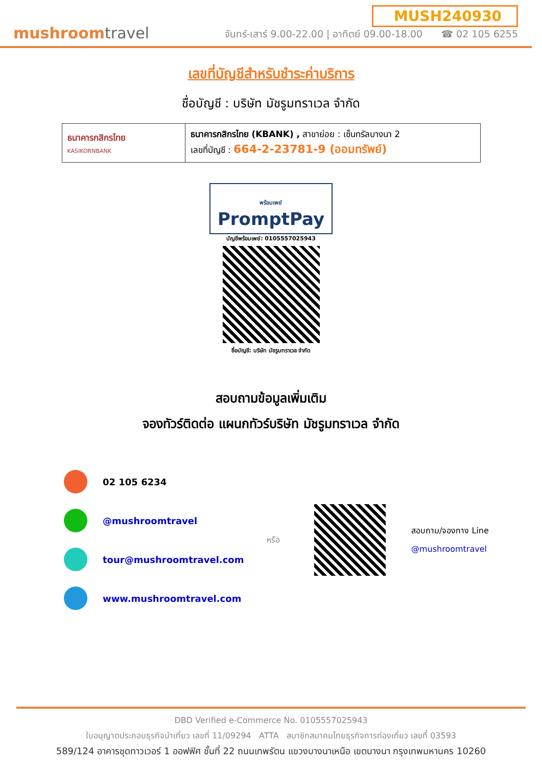mushroomtravel
MUSH240930
จันทร์-เสาร์ 9.00-22.00 | อาทิตย์ 09.00-18.00 ☎ 02 105 6255
เลขที่บัญชีสำหรับชำระค่าบริการ
ชื่อบัญชี : บริษัท มัชรูมทราเวล จำกัด
| ธนาคารกสิกรไทย KASIKORNBANK | ธนาคารกสิกรไทย (KBANK) , สาขาย่อย : เซ็นทรัลบางนา 2 เลขที่บัญชี : 664-2-23781-9 (ออมทรัพย์) |
พร้อมเพย์
PromptPay
บัญชีพร้อมเพย์: 0105557025943
ชื่อบัญชี: บริษัท มัชรูมทราเวล จำกัด
สอบถามข้อมูลเพิ่มเติม
จองทัวร์ติดต่อ แผนกทัวร์บริษัท มัชรูมทราเวล จำกัด
02 105 6234
@mushroomtravel
tour@mushroomtravel.com
www.mushroomtravel.com
หรือ
สอบถาม/จองทาง Line
@mushroomtravel
DBD Verified e-Commerce No. 0105557025943
ใบอนุญาตประกอบธุรกิจนำเที่ยว เลขที่ 11/09294 ATTA สมาชิกสมาคมไทยธุรกิจการท่องเที่ยว เลขที่ 03593
589/124 อาคารชุดทาวเวอร์ 1 ออฟฟิศ ชั้นที่ 22 ถนนเทพรัตน แขวงบางนาเหนือ เขตบางนา กรุงเทพมหานคร 10260